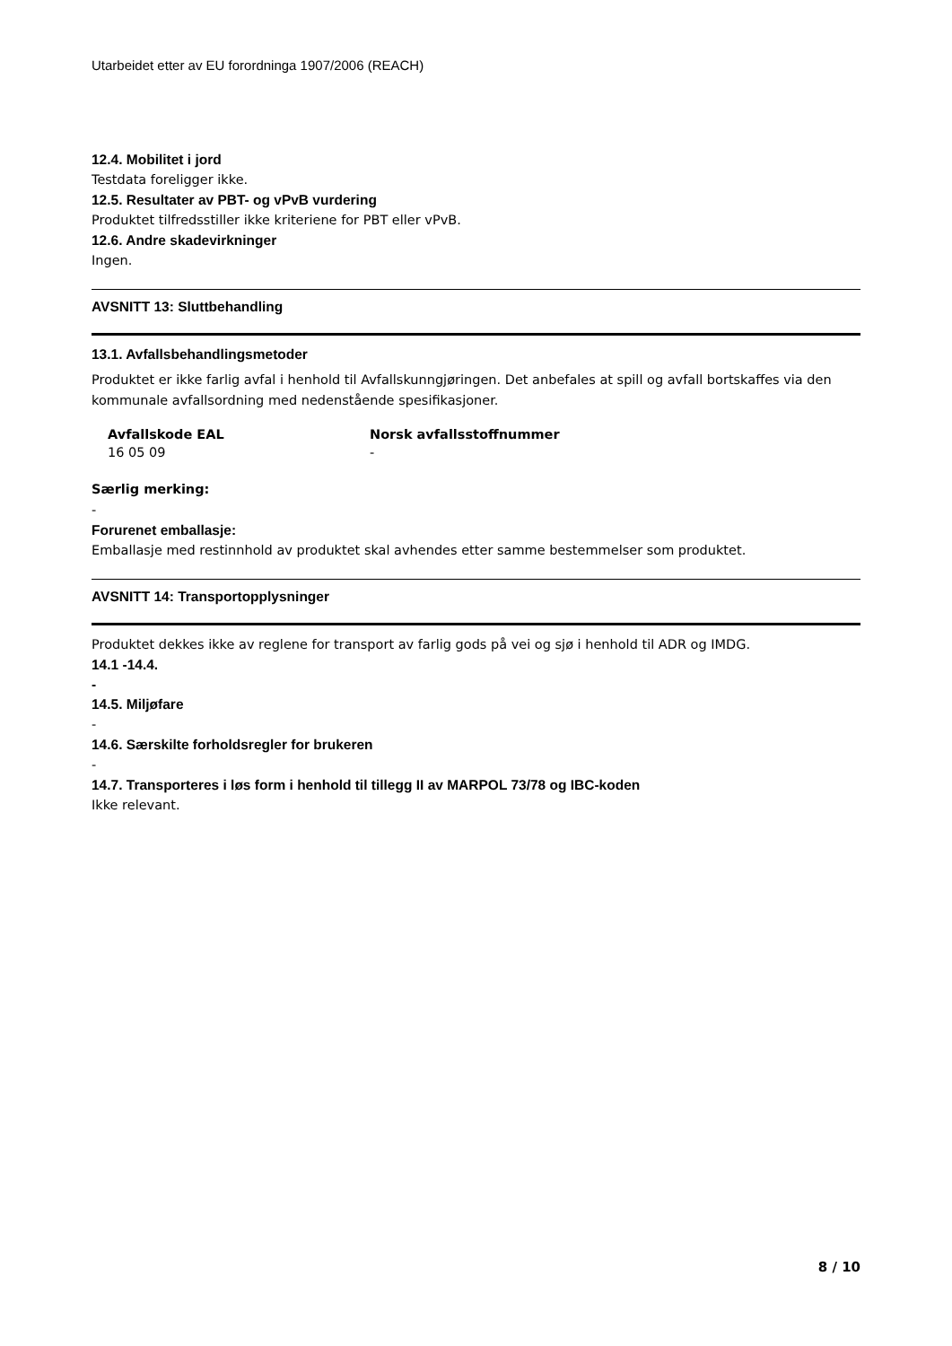Utarbeidet etter av EU forordninga 1907/2006 (REACH)
12.4. Mobilitet i jord
Testdata foreligger ikke.
12.5. Resultater av PBT- og vPvB vurdering
Produktet tilfredsstiller ikke kriteriene for PBT eller vPvB.
12.6. Andre skadevirkninger
Ingen.
AVSNITT 13: Sluttbehandling
13.1. Avfallsbehandlingsmetoder
Produktet er ikke farlig avfal i henhold til Avfallskunngjøringen. Det anbefales at spill og avfall bortskaffes via den kommunale avfallsordning med nedenstående spesifikasjoner.
| Avfallskode EAL | Norsk avfallsstoffnummer |
| --- | --- |
| 16 05 09 | - |
Særlig merking:
-
Forurenet emballasje:
Emballasje med restinnhold av produktet skal avhendes etter samme bestemmelser som produktet.
AVSNITT 14: Transportopplysninger
Produktet dekkes ikke av reglene for transport av farlig gods på vei og sjø i henhold til ADR og IMDG.
14.1 -14.4.
-
14.5. Miljøfare
-
14.6. Særskilte forholdsregler for brukeren
-
14.7. Transporteres i løs form i henhold til tillegg II av MARPOL 73/78 og IBC-koden
Ikke relevant.
8 / 10